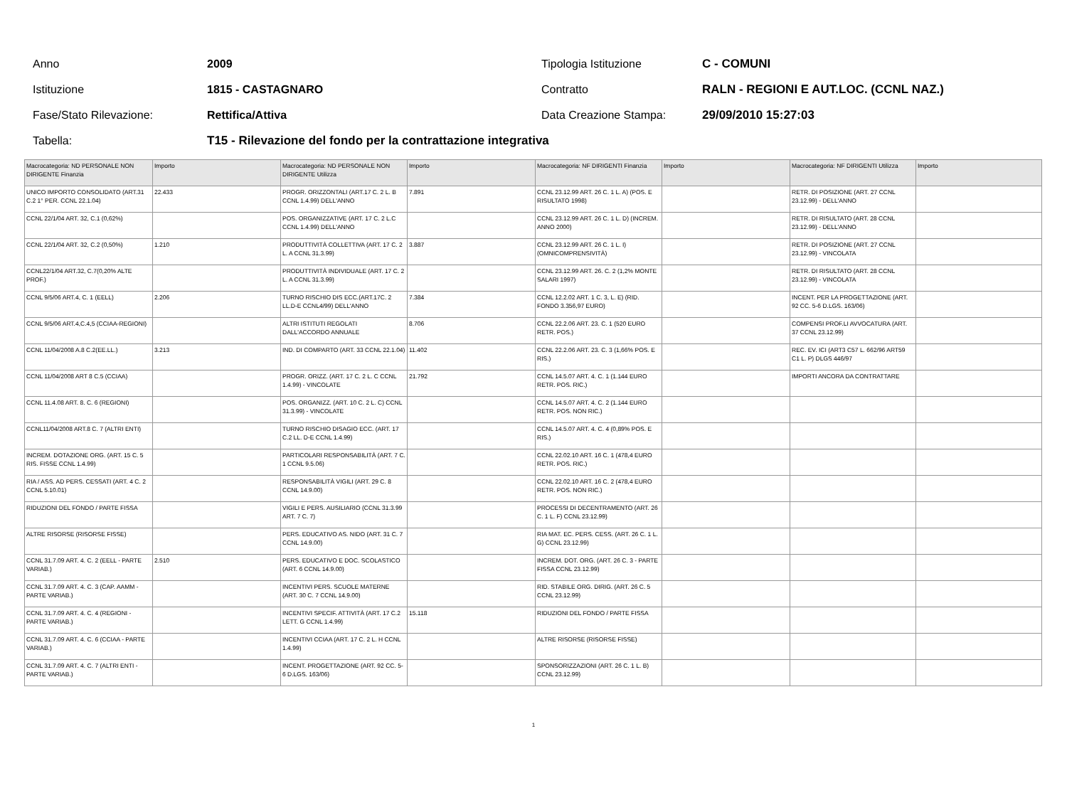Anno 2009 Tipologia Istituzione C - COMUNI
Istituzione 1815 - CASTAGNARO Contratto RALN - REGIONI E AUT.LOC. (CCNL NAZ.)
Fase/Stato Rilevazione: Rettifica/Attiva Data Creazione Stampa: 29/09/2010 15:27:03
Tabella: T15 - Rilevazione del fondo per la contrattazione integrativa
| Macrocategoria: ND PERSONALE NON DIRIGENTE Finanzia | Importo | Macrocategoria: ND PERSONALE NON DIRIGENTE Utilizza | Importo | Macrocategoria: NF DIRIGENTI Finanzia | Importo | Macrocategoria: NF DIRIGENTI Utilizza | Importo |
| --- | --- | --- | --- | --- | --- | --- | --- |
| UNICO IMPORTO CONSOLIDATO (ART.31 C.2 1° PER. CCNL 22.1.04) | 22.433 | PROGR. ORIZZONTALI (ART.17 C. 2 L. B CCNL 1.4.99) DELL'ANNO | 7.891 | CCNL 23.12.99 ART. 26 C. 1 L. A) (POS. E RISULTATO 1998) | | RETR. DI POSIZIONE (ART. 27 CCNL 23.12.99) - DELL'ANNO | |
| CCNL 22/1/04 ART. 32, C.1 (0,62%) | | POS. ORGANIZZATIVE (ART. 17 C. 2 L.C CCNL 1.4.99) DELL'ANNO | | CCNL 23.12.99 ART. 26 C. 1 L. D) (INCREM. ANNO 2000) | | RETR. DI RISULTATO (ART. 28 CCNL 23.12.99) - DELL'ANNO | |
| CCNL 22/1/04 ART. 32, C.2 (0,50%) | 1.210 | PRODUTTIVITÀ COLLETTIVA (ART. 17 C. 2 L. A CCNL 31.3.99) | 3.887 | CCNL 23.12.99 ART. 26 C. 1 L. I) (OMNICOMPRENSIVITÀ) | | RETR. DI POSIZIONE (ART. 27 CCNL 23.12.99) - VINCOLATA | |
| CCNL22/1/04 ART.32, C.7(0,20% ALTE PROF.) | | PRODUTTIVITÀ INDIVIDUALE (ART. 17 C. 2 L. A CCNL 31.3.99) | | CCNL 23.12.99 ART. 26. C. 2 (1,2% MONTE SALARI 1997) | | RETR. DI RISULTATO (ART. 28 CCNL 23.12.99) - VINCOLATA | |
| CCNL 9/5/06 ART.4, C. 1 (EELL) | 2.206 | TURNO RISCHIO DIS ECC.(ART.17C. 2 LL.D-E CCNL4/99) DELL'ANNO | 7.384 | CCNL 12.2.02 ART. 1 C. 3, L. E) (RID. FONDO 3.356,97 EURO) | | INCENT. PER LA PROGETTAZIONE (ART. 92 CC. 5-6 D.LGS. 163/06) | |
| CCNL 9/5/06 ART.4,C.4,5 (CCIAA-REGIONI) | | ALTRI ISTITUTI REGOLATI DALL'ACCORDO ANNUALE | 8.706 | CCNL 22.2.06 ART. 23. C. 1 (520 EURO RETR. POS.) | | COMPENSI PROF.LI AVVOCATURA (ART. 37 CCNL 23.12.99) | |
| CCNL 11/04/2008 A.8 C.2(EE.LL.) | 3.213 | IND. DI COMPARTO (ART. 33 CCNL 22.1.04) | 11.402 | CCNL 22.2.06 ART. 23. C. 3 (1,66% POS. E RIS.) | | REC. EV. ICI (ART3 C57 L. 662/96 ART59 C1 L. P) DLGS 446/97 | |
| CCNL 11/04/2008 ART 8 C.5 (CCIAA) | | PROGR. ORIZZ. (ART. 17 C. 2 L. C CCNL 1.4.99) - VINCOLATE | 21.792 | CCNL 14.5.07 ART. 4. C. 1 (1.144 EURO RETR. POS. RIC.) | | IMPORTI ANCORA DA CONTRATTARE | |
| CCNL 11.4.08 ART. 8. C. 6 (REGIONI) | | POS. ORGANIZZ. (ART. 10 C. 2 L. C) CCNL 31.3.99) - VINCOLATE | | CCNL 14.5.07 ART. 4. C. 2 (1.144 EURO RETR. POS. NON RIC.) | | | |
| CCNL11/04/2008 ART.8 C. 7 (ALTRI ENTI) | | TURNO RISCHIO DISAGIO ECC. (ART. 17 C.2 LL. D-E CCNL 1.4.99) | | CCNL 14.5.07 ART. 4. C. 4 (0,89% POS. E RIS.) | | | |
| INCREM. DOTAZIONE ORG. (ART. 15 C. 5 RIS. FISSE CCNL 1.4.99) | | PARTICOLARI RESPONSABILITÀ (ART. 7 C. 1 CCNL 9.5.06) | | CCNL 22.02.10 ART. 16 C. 1 (478,4 EURO RETR. POS. RIC.) | | | |
| RIA / ASS. AD PERS. CESSATI (ART. 4 C. 2 CCNL 5.10.01) | | RESPONSABILITÀ VIGILI (ART. 29 C. 8 CCNL 14.9.00) | | CCNL 22.02.10 ART. 16 C. 2 (478,4 EURO RETR. POS. NON RIC.) | | | |
| RIDUZIONI DEL FONDO / PARTE FISSA | | VIGILI E PERS. AUSILIARIO (CCNL 31.3.99 ART. 7 C. 7) | | PROCESSI DI DECENTRAMENTO (ART. 26 C. 1 L. F) CCNL 23.12.99) | | | |
| ALTRE RISORSE (RISORSE FISSE) | | PERS. EDUCATIVO AS. NIDO (ART. 31 C. 7 CCNL 14.9.00) | | RIA MAT. EC. PERS. CESS. (ART. 26 C. 1 L. G) CCNL 23.12.99) | | | |
| CCNL 31.7.09 ART. 4. C. 2 (EELL - PARTE VARIAB.) | 2.510 | PERS. EDUCATIVO E DOC. SCOLASTICO (ART. 6 CCNL 14.9.00) | | INCREM. DOT. ORG. (ART. 26 C. 3 - PARTE FISSA CCNL 23.12.99) | | | |
| CCNL 31.7.09 ART. 4. C. 3 (CAP. AAMM - PARTE VARIAB.) | | INCENTIVI PERS. SCUOLE MATERNE (ART. 30 C. 7 CCNL 14.9.00) | | RID. STABILE ORG. DIRIG. (ART. 26 C. 5 CCNL 23.12.99) | | | |
| CCNL 31.7.09 ART. 4. C. 4 (REGIONI - PARTE VARIAB.) | | INCENTIVI SPECIF. ATTIVITÀ (ART. 17 C.2 LETT. G CCNL 1.4.99) | 15.118 | RIDUZIONI DEL FONDO / PARTE FISSA | | | |
| CCNL 31.7.09 ART. 4. C. 6 (CCIAA - PARTE VARIAB.) | | INCENTIVI CCIAA (ART. 17 C. 2 L. H CCNL 1.4.99) | | ALTRE RISORSE (RISORSE FISSE) | | | |
| CCNL 31.7.09 ART. 4. C. 7 (ALTRI ENTI - PARTE VARIAB.) | | INCENT. PROGETTAZIONE (ART. 92 CC. 5-6 D.LGS. 163/06) | | SPONSORIZZAZIONI (ART. 26 C. 1 L. B) CCNL 23.12.99) | | | |
1